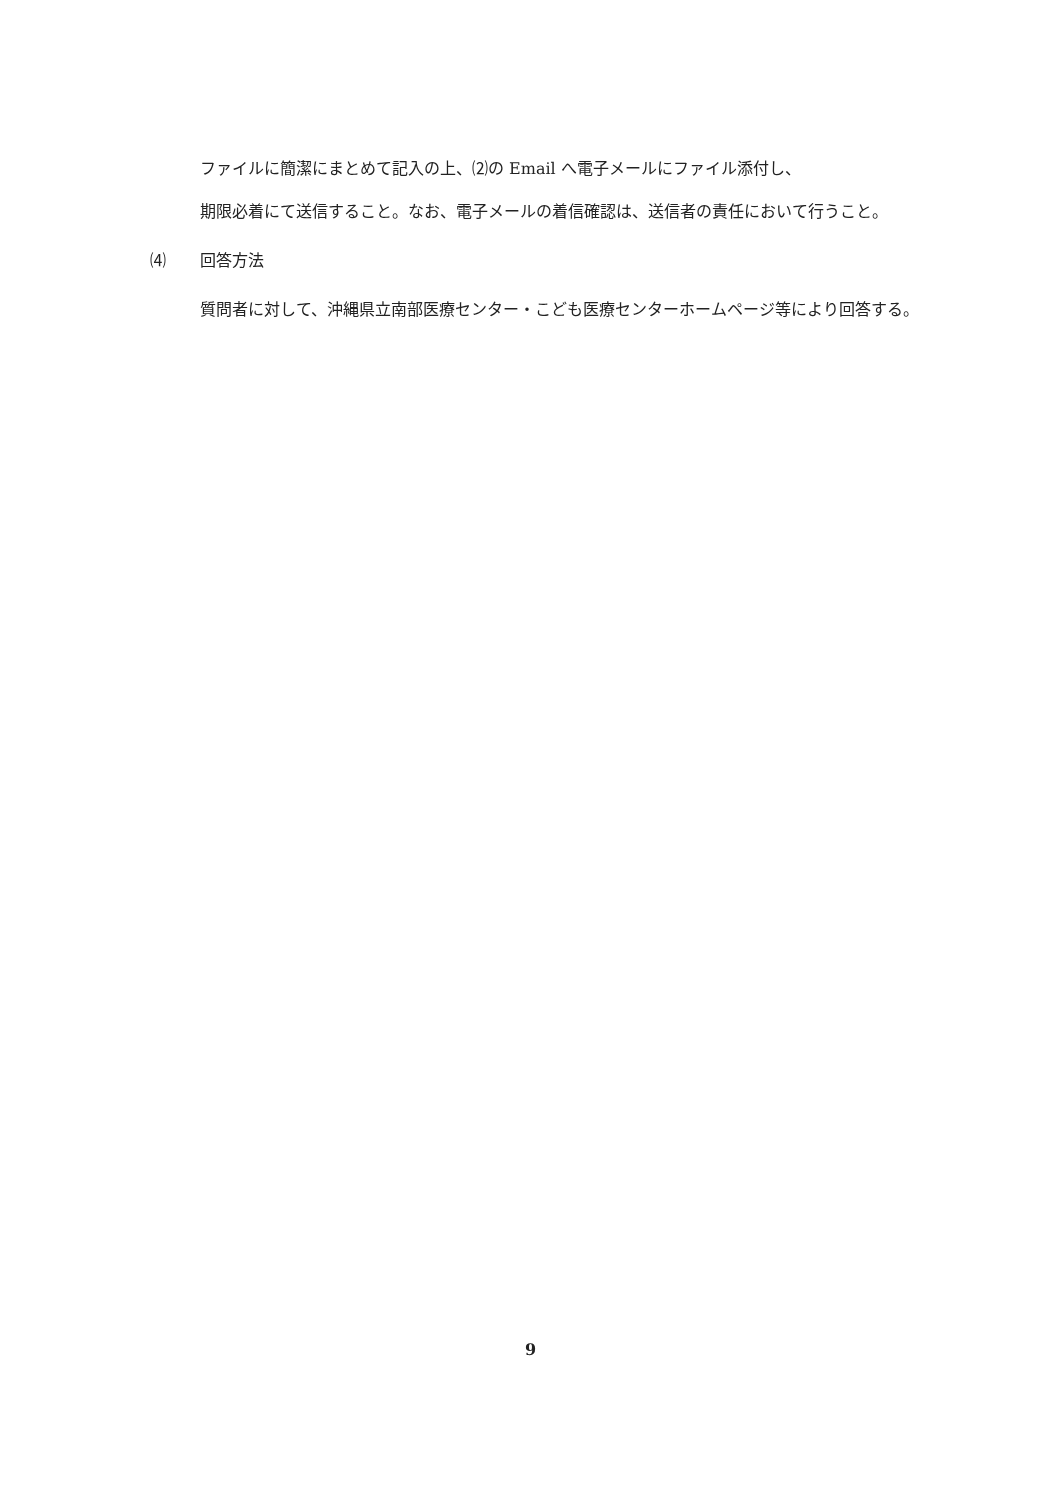ファイルに簡潔にまとめて記入の上、⑵の Email へ電子メールにファイル添付し、
期限必着にて送信すること。なお、電子メールの着信確認は、送信者の責任において行うこと。
⑷ 回答方法
質問者に対して、沖縄県立南部医療センター・こども医療センターホームページ等により回答する。
9